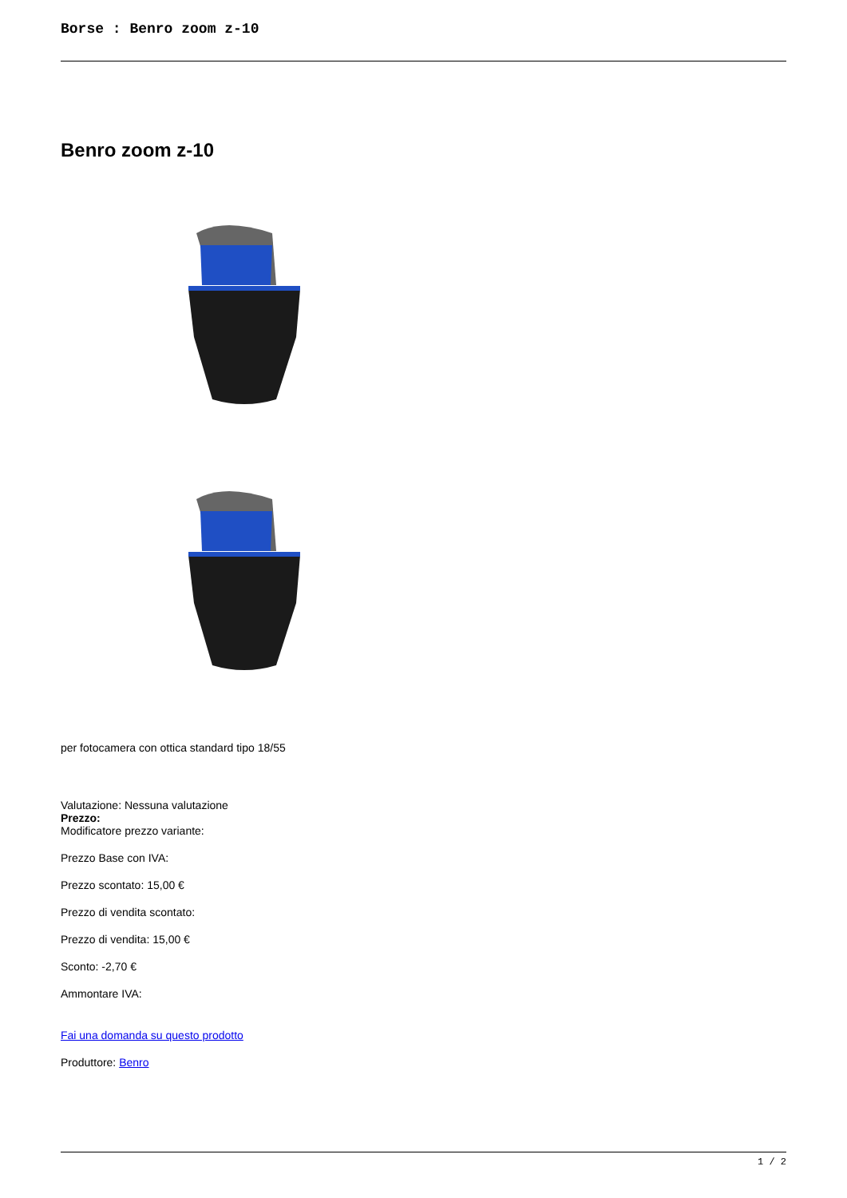Borse : Benro zoom z-10
Benro zoom z-10
per fotocamera con ottica standard tipo 18/55
Valutazione: Nessuna valutazione
Prezzo:
Modificatore prezzo variante:
Prezzo Base con IVA:
Prezzo scontato: 15,00 €
Prezzo di vendita scontato:
Prezzo di vendita: 15,00 €
Sconto: -2,70 €
Ammontare IVA:
Fai una domanda su questo prodotto
Produttore: Benro
1 / 2